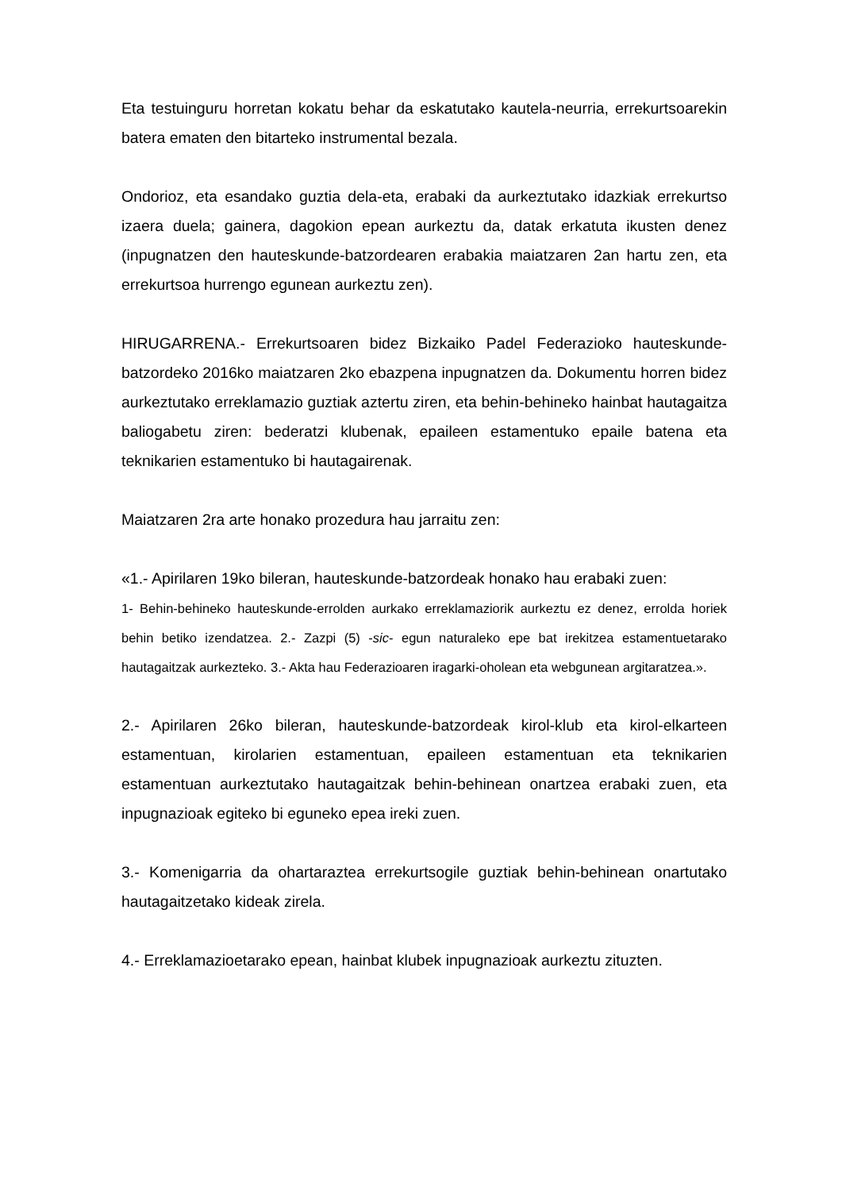Eta testuinguru horretan kokatu behar da eskatutako kautela-neurria, errekurtsoarekin batera ematen den bitarteko instrumental bezala.
Ondorioz, eta esandako guztia dela-eta, erabaki da aurkeztutako idazkiak errekurtso izaera duela; gainera, dagokion epean aurkeztu da, datak erkatuta ikusten denez (inpugnatzen den hauteskunde-batzordearen erabakia maiatzaren 2an hartu zen, eta errekurtsoa hurrengo egunean aurkeztu zen).
HIRUGARRENA.- Errekurtsoaren bidez Bizkaiko Padel Federazioko hauteskunde-batzordeko 2016ko maiatzaren 2ko ebazpena inpugnatzen da. Dokumentu horren bidez aurkeztutako erreklamazio guztiak aztertu ziren, eta behin-behineko hainbat hautagaitza baliogabetu ziren: bederatzi klubenak, epaileen estamentuko epaile batena eta teknikarien estamentuko bi hautagairenak.
Maiatzaren 2ra arte honako prozedura hau jarraitu zen:
«1.- Apirilaren 19ko bileran, hauteskunde-batzordeak honako hau erabaki zuen:
1- Behin-behineko hauteskunde-errolden aurkako erreklamaziorik aurkeztu ez denez, errolda horiek behin betiko izendatzea. 2.- Zazpi (5) -sic- egun naturaleko epe bat irekitzea estamentuetarako hautagaitzak aurkezteko. 3.- Akta hau Federazioaren iragarki-oholean eta webgunean argitaratzea.».
2.- Apirilaren 26ko bileran, hauteskunde-batzordeak kirol-klub eta kirol-elkarteen estamentuan, kirolarien estamentuan, epaileen estamentuan eta teknikarien estamentuan aurkeztutako hautagaitzak behin-behinean onartzea erabaki zuen, eta inpugnazioak egiteko bi eguneko epea ireki zuen.
3.- Komenigarria da ohartaraztea errekurtsogile guztiak behin-behinean onartutako hautagaitzetako kideak zirela.
4.- Erreklamazioetarako epean, hainbat klubek inpugnazioak aurkeztu zituzten.